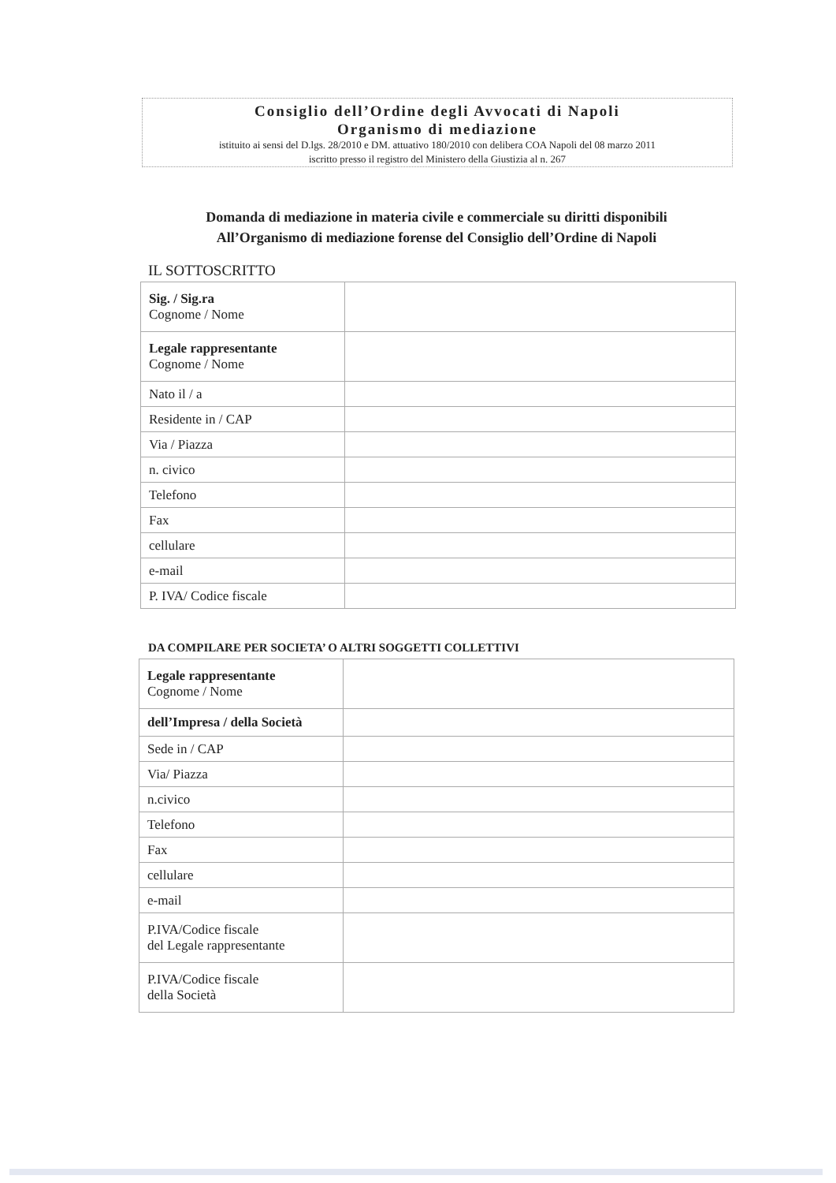Consiglio dell’Ordine degli Avvocati di Napoli
Organismo di mediazione
istituito ai sensi del D.lgs. 28/2010 e DM. attuativo 180/2010 con delibera COA Napoli del 08 marzo 2011
iscritto presso il registro del Ministero della Giustizia al n. 267
Domanda di mediazione in materia civile e commerciale su diritti disponibili
All’Organismo di mediazione forense del Consiglio dell’Ordine di Napoli
IL SOTTOSCRITTO
| Sig. / Sig.ra Cognome / Nome | |
| Legale rappresentante Cognome / Nome | |
| Nato il / a | |
| Residente in / CAP | |
| Via / Piazza | |
| n. civico | |
| Telefono | |
| Fax | |
| cellulare | |
| e-mail | |
| P. IVA/ Codice fiscale | |
DA COMPILARE PER SOCIETA’ O ALTRI SOGGETTI COLLETTIVI
| Legale rappresentante Cognome / Nome | |
| dell’Impresa / della Società | |
| Sede in / CAP | |
| Via/ Piazza | |
| n.civico | |
| Telefono | |
| Fax | |
| cellulare | |
| e-mail | |
| P.IVA/Codice fiscale del Legale rappresentante | |
| P.IVA/Codice fiscale della Società | |